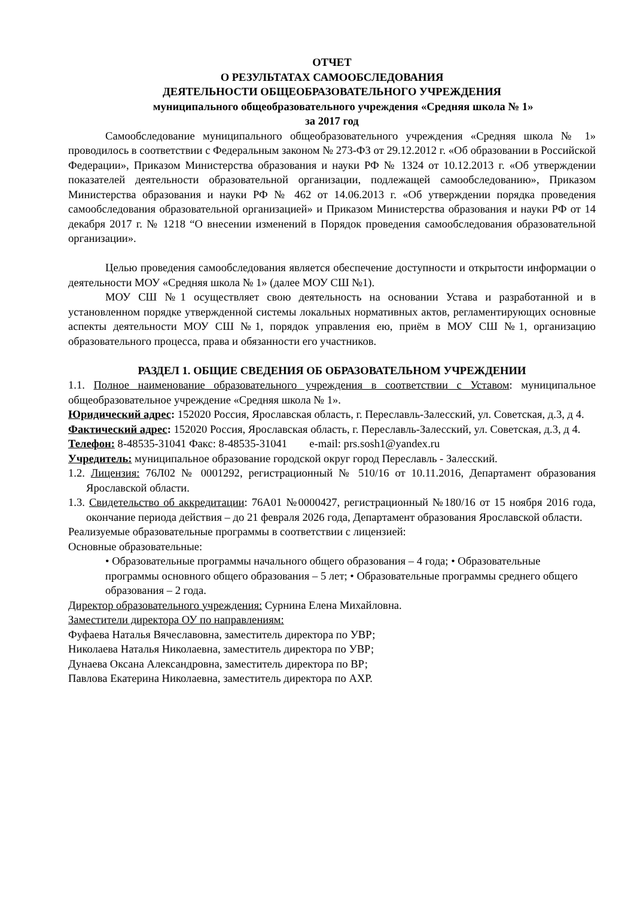ОТЧЕТ
О РЕЗУЛЬТАТАХ САМООБСЛЕДОВАНИЯ
ДЕЯТЕЛЬНОСТИ ОБЩЕОБРАЗОВАТЕЛЬНОГО УЧРЕЖДЕНИЯ
муниципального общеобразовательного учреждения «Средняя школа № 1»
за 2017 год
Самообследование муниципального общеобразовательного учреждения «Средняя школа № 1» проводилось в соответствии с Федеральным законом № 273-ФЗ от 29.12.2012 г. «Об образовании в Российской Федерации», Приказом Министерства образования и науки РФ № 1324 от 10.12.2013 г. «Об утверждении показателей деятельности образовательной организации, подлежащей самообследованию», Приказом Министерства образования и науки РФ № 462 от 14.06.2013 г. «Об утверждении порядка проведения самообследования образовательной организацией» и Приказом Министерства образования и науки РФ от 14 декабря 2017 г. № 1218 “О внесении изменений в Порядок проведения самообследования образовательной организации».
Целью проведения самообследования является обеспечение доступности и открытости информации о деятельности МОУ «Средняя школа № 1» (далее МОУ СШ №1).
МОУ СШ №1 осуществляет свою деятельность на основании Устава и разработанной и в установленном порядке утвержденной системы локальных нормативных актов, регламентирующих основные аспекты деятельности МОУ СШ №1, порядок управления ею, приём в МОУ СШ №1, организацию образовательного процесса, права и обязанности его участников.
РАЗДЕЛ 1. ОБЩИЕ СВЕДЕНИЯ ОБ ОБРАЗОВАТЕЛЬНОМ УЧРЕЖДЕНИИ
1.1. Полное наименование образовательного учреждения в соответствии с Уставом: муниципальное общеобразовательное учреждение «Средняя школа № 1».
Юридический адрес: 152020 Россия, Ярославская область, г. Переславль-Залесский, ул. Советская, д.3, д 4.
Фактический адрес: 152020 Россия, Ярославская область, г. Переславль-Залесский, ул. Советская, д.3, д 4.
Телефон: 8-48535-31041 Факс: 8-48535-31041 e-mail: prs.sosh1@yandex.ru
Учредитель: муниципальное образование городской округ город Переславль - Залесский.
1.2. Лицензия: 76Л02 № 0001292, регистрационный № 510/16 от 10.11.2016, Департамент образования Ярославской области.
1.3. Свидетельство об аккредитации: 76А01 №0000427, регистрационный №180/16 от 15 ноября 2016 года, окончание периода действия – до 21 февраля 2026 года, Департамент образования Ярославской области.
Реализуемые образовательные программы в соответствии с лицензией:
Основные образовательные:
• Образовательные программы начального общего образования – 4 года; • Образовательные программы основного общего образования – 5 лет; • Образовательные программы среднего общего образования – 2 года.
Директор образовательного учреждения: Сурнина Елена Михайловна.
Заместители директора ОУ по направлениям:
Фуфаева Наталья Вячеславовна, заместитель директора по УВР;
Николаева Наталья Николаевна, заместитель директора по УВР;
Дунаева Оксана Александровна, заместитель директора по ВР;
Павлова Екатерина Николаевна, заместитель директора по АХР.